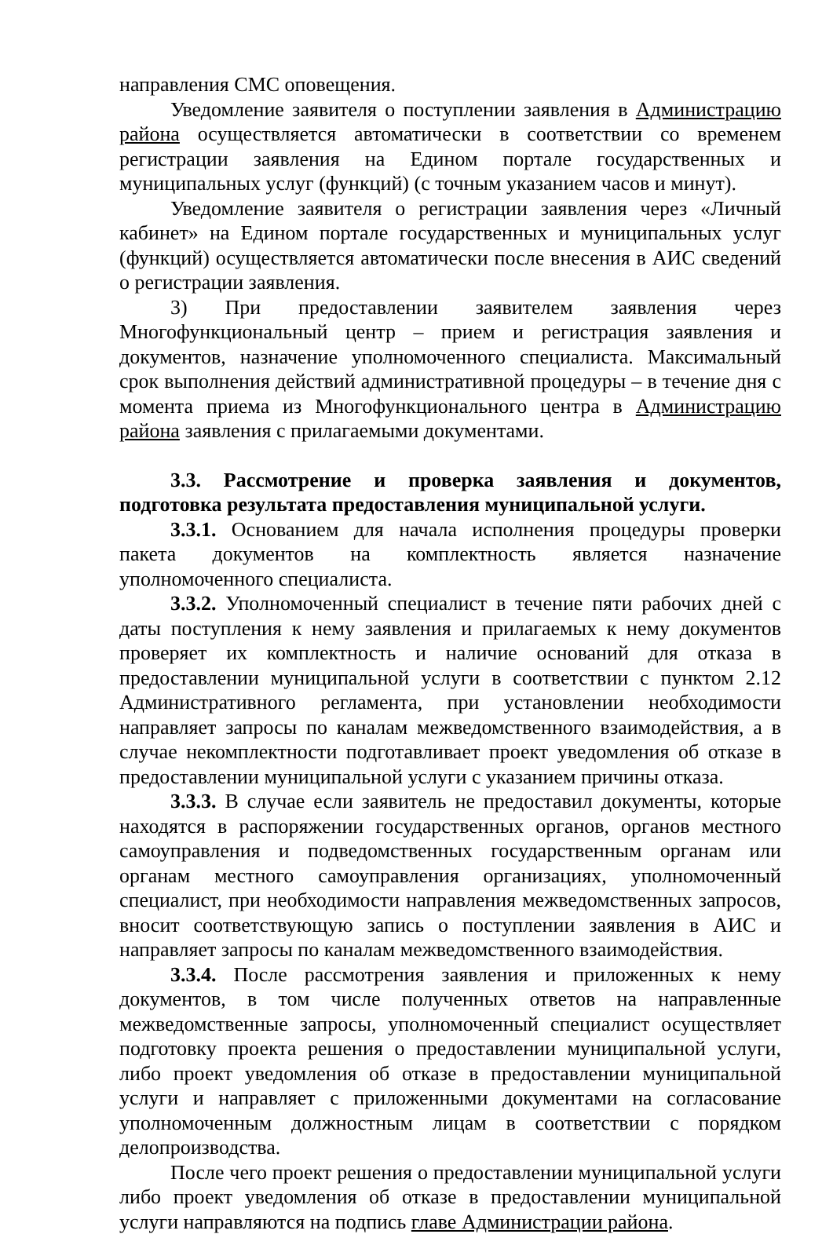направления СМС оповещения.
Уведомление заявителя о поступлении заявления в Администрацию района осуществляется автоматически в соответствии со временем регистрации заявления на Едином портале государственных и муниципальных услуг (функций) (с точным указанием часов и минут).
Уведомление заявителя о регистрации заявления через «Личный кабинет» на Едином портале государственных и муниципальных услуг (функций) осуществляется автоматически после внесения в АИС сведений о регистрации заявления.
3) При предоставлении заявителем заявления через Многофункциональный центр – прием и регистрация заявления и документов, назначение уполномоченного специалиста. Максимальный срок выполнения действий административной процедуры – в течение дня с момента приема из Многофункционального центра в Администрацию района заявления с прилагаемыми документами.
3.3. Рассмотрение и проверка заявления и документов, подготовка результата предоставления муниципальной услуги.
3.3.1. Основанием для начала исполнения процедуры проверки пакета документов на комплектность является назначение уполномоченного специалиста.
3.3.2. Уполномоченный специалист в течение пяти рабочих дней с даты поступления к нему заявления и прилагаемых к нему документов проверяет их комплектность и наличие оснований для отказа в предоставлении муниципальной услуги в соответствии с пунктом 2.12 Административного регламента, при установлении необходимости направляет запросы по каналам межведомственного взаимодействия, а в случае некомплектности подготавливает проект уведомления об отказе в предоставлении муниципальной услуги с указанием причины отказа.
3.3.3. В случае если заявитель не предоставил документы, которые находятся в распоряжении государственных органов, органов местного самоуправления и подведомственных государственным органам или органам местного самоуправления организациях, уполномоченный специалист, при необходимости направления межведомственных запросов, вносит соответствующую запись о поступлении заявления в АИС и направляет запросы по каналам межведомственного взаимодействия.
3.3.4. После рассмотрения заявления и приложенных к нему документов, в том числе полученных ответов на направленные межведомственные запросы, уполномоченный специалист осуществляет подготовку проекта решения о предоставлении муниципальной услуги, либо проект уведомления об отказе в предоставлении муниципальной услуги и направляет с приложенными документами на согласование уполномоченным должностным лицам в соответствии с порядком делопроизводства.
После чего проект решения о предоставлении муниципальной услуги либо проект уведомления об отказе в предоставлении муниципальной услуги направляются на подпись главе Администрации района.